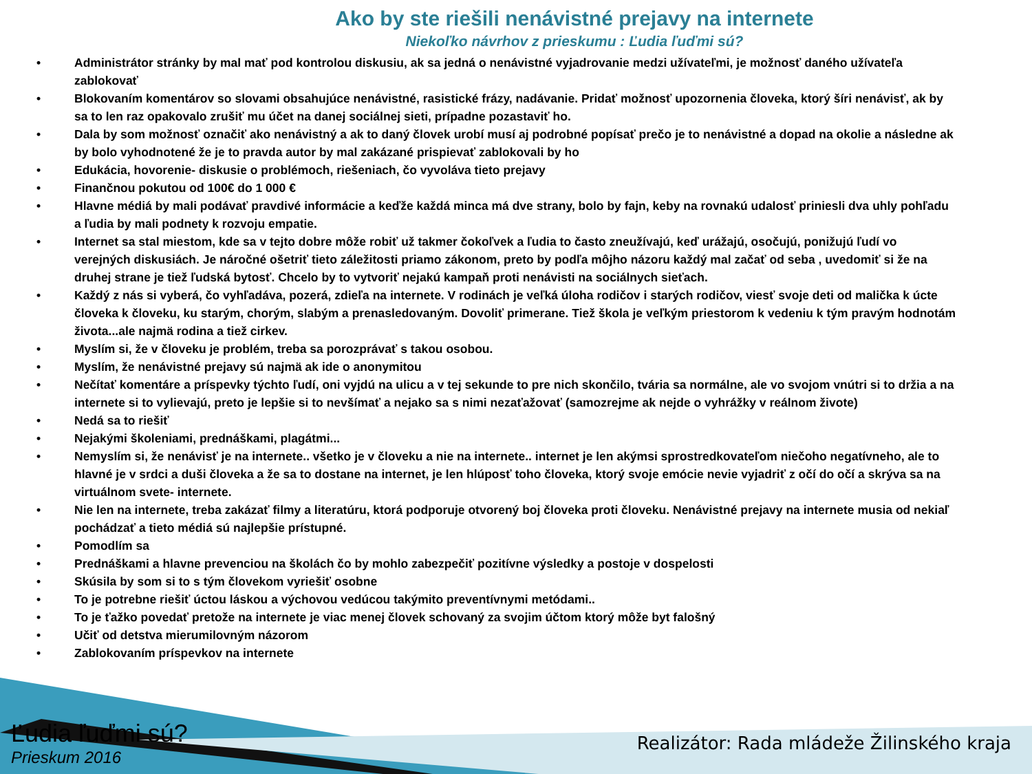Ako by ste riešili nenávistné prejavy na internete
Niekoľko návrhov z prieskumu : Ľudia ľuďmi sú?
• Administrátor stránky by mal mať pod kontrolou diskusiu, ak sa jedná o nenávistné vyjadrovanie medzi užívateľmi, je možnosť daného užívateľa zablokovať
• Blokovaním komentárov so slovami obsahujúce nenávistné, rasistické frázy, nadávanie. Pridať možnosť upozornenia človeka, ktorý šíri nenávisť, ak by sa to len raz opakovalo zrušiť mu účet na danej sociálnej sieti, prípadne pozastaviť ho.
• Dala by som možnosť označiť ako nenávistný a ak to daný človek urobí musí aj podrobné popísať prečo je to nenávistné a dopad na okolie a následne ak by bolo vyhodnotené že je to pravda autor by mal zakázané prispievať zablokovali by ho
• Edukácia, hovorenie- diskusie o problémoch, riešeniach, čo vyvoláva tieto prejavy
• Finančnou pokutou od 100€ do 1 000 €
• Hlavne médiá by mali podávať pravdivé informácie a keďže každá minca má dve strany, bolo by fajn, keby na rovnakú udalosť priniesli dva uhly pohľadu a ľudia by mali podnety k rozvoju empatie.
• Internet sa stal miestom, kde sa v tejto dobre môže robiť už takmer čokoľvek a ľudia to často zneužívajú, keď urážajú, osočujú, ponižujú ľudí vo verejných diskusiách. Je náročné ošetriť tieto záležitosti priamo zákonom, preto by podľa môjho názoru každý mal začať od seba , uvedomiť si že na druhej strane je tiež ľudská bytosť. Chcelo by to vytvoriť nejakú kampaň proti nenávisti na sociálnych sieťach.
• Každý z nás si vyberá, čo vyhľadáva, pozerá, zdieľa na internete. V rodinách je veľká úloha rodičov i starých rodičov, viesť svoje deti od malička k úcte človeka k človeku, ku starým, chorým, slabým a prenasledovaným. Dovoliť primerane. Tiež škola je veľkým priestorom k vedeniu k tým pravým hodnotám života...ale najmä rodina a tiež cirkev.
• Myslím si, že v človeku je problém, treba sa porozprávať s takou osobou.
• Myslím, že nenávistné prejavy sú najmä ak ide o anonymitou
• Nečítať komentáre a príspevky týchto ľudí, oni vyjdú na ulicu a v tej sekunde to pre nich skončilo, tvária sa normálne, ale vo svojom vnútri si to držia a na internete si to vylievajú, preto je lepšie si to nevšímať a nejako sa s nimi nezaťažovať (samozrejme ak nejde o vyhrážky v reálnom živote)
• Nedá sa to riešiť
• Nejakými školeniami, prednáškami, plagátmi...
• Nemyslím si, že nenávisť je na internete.. všetko je v človeku a nie na internete.. internet je len akýmsi sprostredkovateľom niečoho negatívneho, ale to hlavné je v srdci a duši človeka a že sa to dostane na internet, je len hlúposť toho človeka, ktorý svoje emócie nevie vyjadriť z očí do očí a skrýva sa na virtuálnom svete- internete.
• Nie len na internete, treba zakázať filmy a literatúru, ktorá podporuje otvorený boj človeka proti človeku. Nenávistné prejavy na internete musia od nekiaľ pochádzať a tieto médiá sú najlepšie prístupné.
• Pomodlím sa
• Prednáškami a hlavne prevenciou na školách čo by mohlo zabezpečiť pozitívne výsledky a postoje v dospelosti
• Skúsila by som si to s tým človekom vyriešiť osobne
• To je potrebne riešiť úctou láskou a výchovou vedúcou takýmito preventívnymi metódami..
• To je ťažko povedať pretože na internete je viac menej človek schovaný za svojim účtom ktorý môže byt falošný
• Učiť od detstva mierumilovným názorom
• Zablokovaním príspevkov na internete
Ľudia ľuďmi sú?
Prieskum 2016
Realizátor: Rada mládeže Žilinského kraja